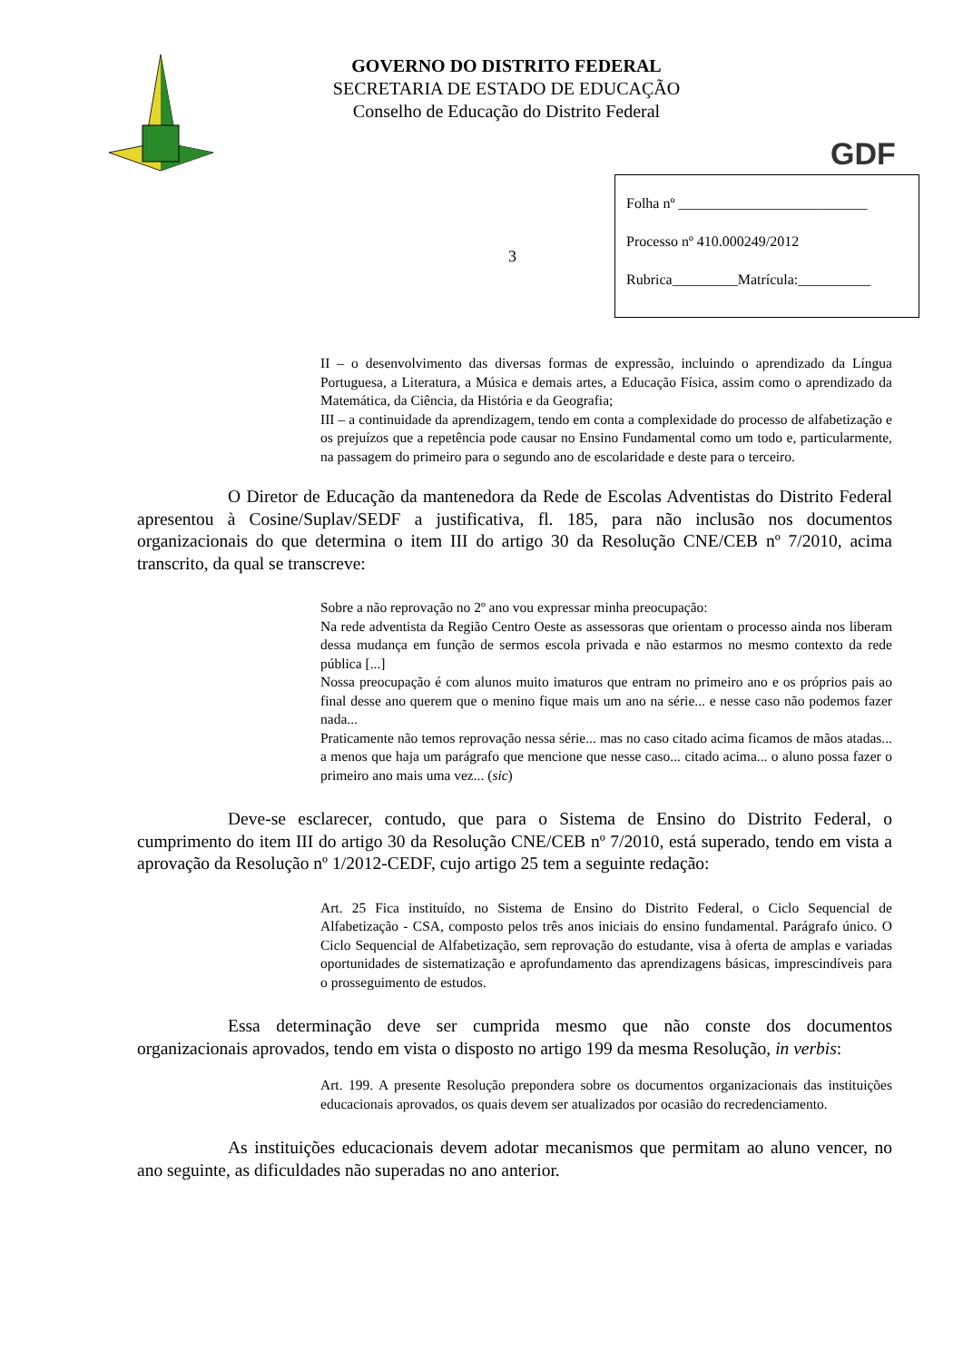GOVERNO DO DISTRITO FEDERAL
SECRETARIA DE ESTADO DE EDUCAÇÃO
Conselho de Educação do Distrito Federal
GDF
3
Folha nº __________________________
Processo nº 410.000249/2012
Rubrica_________Matrícula:__________
II – o desenvolvimento das diversas formas de expressão, incluindo o aprendizado da Língua Portuguesa, a Literatura, a Música e demais artes, a Educação Física, assim como o aprendizado da Matemática, da Ciência, da História e da Geografia;
III – a continuidade da aprendizagem, tendo em conta a complexidade do processo de alfabetização e os prejuízos que a repetência pode causar no Ensino Fundamental como um todo e, particularmente, na passagem do primeiro para o segundo ano de escolaridade e deste para o terceiro.
O Diretor de Educação da mantenedora da Rede de Escolas Adventistas do Distrito Federal apresentou à Cosine/Suplav/SEDF a justificativa, fl. 185, para não inclusão nos documentos organizacionais do que determina o item III do artigo 30 da Resolução CNE/CEB nº 7/2010, acima transcrito, da qual se transcreve:
Sobre a não reprovação no 2º ano vou expressar minha preocupação:
Na rede adventista da Região Centro Oeste as assessoras que orientam o processo ainda nos liberam dessa mudança em função de sermos escola privada e não estarmos no mesmo contexto da rede pública [...]
Nossa preocupação é com alunos muito imaturos que entram no primeiro ano e os próprios pais ao final desse ano querem que o menino fique mais um ano na série... e nesse caso não podemos fazer nada...
Praticamente não temos reprovação nessa série... mas no caso citado acima ficamos de mãos atadas... a menos que haja um parágrafo que mencione que nesse caso... citado acima... o aluno possa fazer o primeiro ano mais uma vez... (sic)
Deve-se esclarecer, contudo, que para o Sistema de Ensino do Distrito Federal, o cumprimento do item III do artigo 30 da Resolução CNE/CEB nº 7/2010, está superado, tendo em vista a aprovação da Resolução nº 1/2012-CEDF, cujo artigo 25 tem a seguinte redação:
Art. 25 Fica instituído, no Sistema de Ensino do Distrito Federal, o Ciclo Sequencial de Alfabetização - CSA, composto pelos três anos iniciais do ensino fundamental. Parágrafo único. O Ciclo Sequencial de Alfabetização, sem reprovação do estudante, visa à oferta de amplas e variadas oportunidades de sistematização e aprofundamento das aprendizagens básicas, imprescindíveis para o prosseguimento de estudos.
Essa determinação deve ser cumprida mesmo que não conste dos documentos organizacionais aprovados, tendo em vista o disposto no artigo 199 da mesma Resolução, in verbis:
Art. 199. A presente Resolução prepondera sobre os documentos organizacionais das instituições educacionais aprovados, os quais devem ser atualizados por ocasião do recredenciamento.
As instituições educacionais devem adotar mecanismos que permitam ao aluno vencer, no ano seguinte, as dificuldades não superadas no ano anterior.